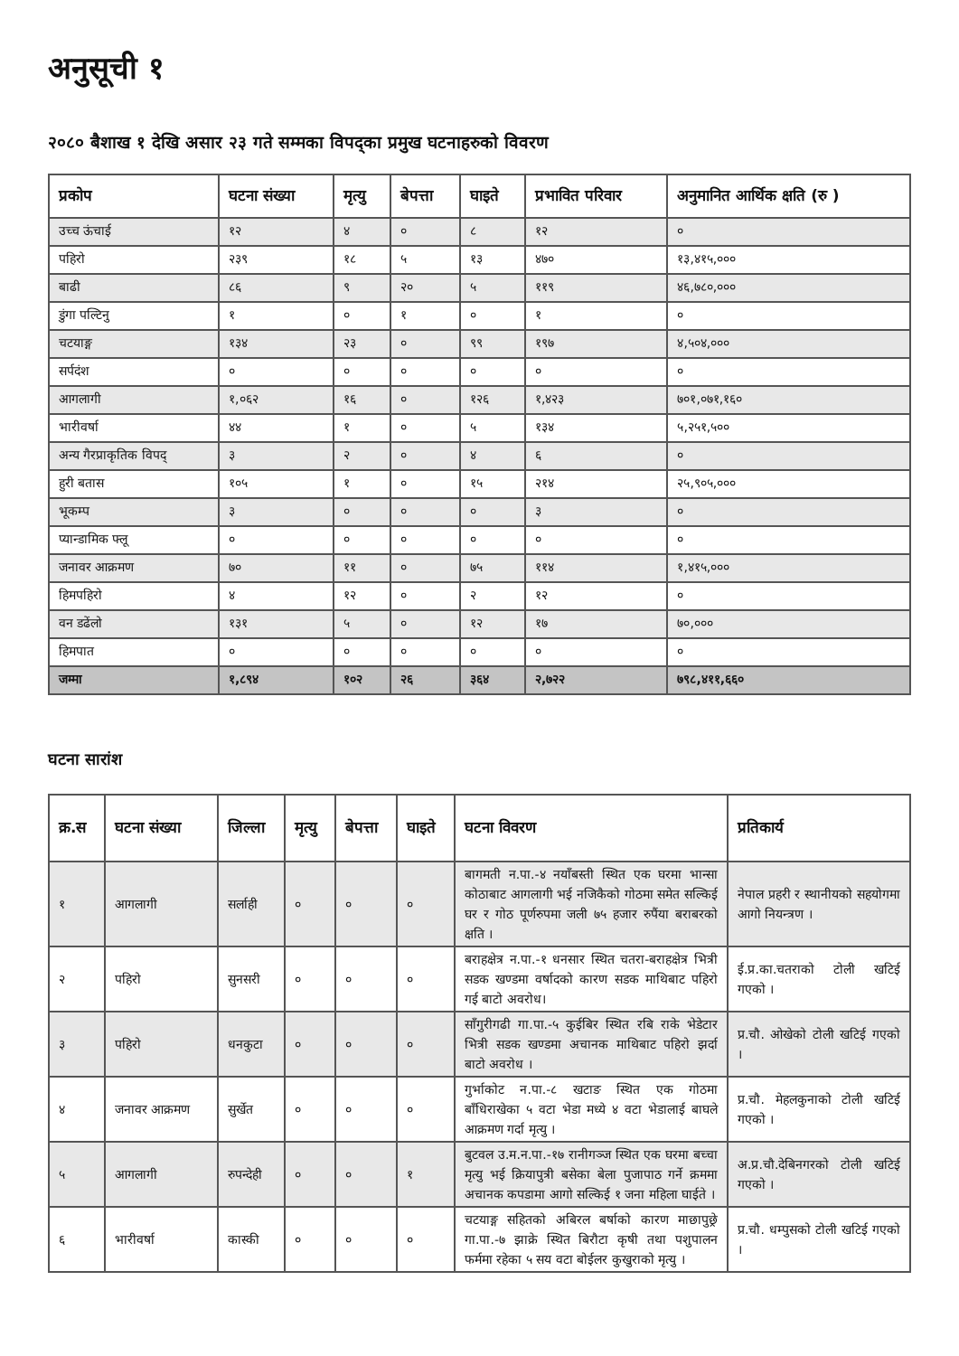अनुसूची १
२०८० बैशाख १ देखि असार २३ गते सम्मका विपद्का प्रमुख घटनाहरुको विवरण
| प्रकोप | घटना संख्या | मृत्यु | बेपत्ता | घाइते | प्रभावित परिवार | अनुमानित आर्थिक क्षति (रु ) |
| --- | --- | --- | --- | --- | --- | --- |
| उच्च ऊंचाई | १२ | ४ | ० | ८ | १२ | ० |
| पहिरो | २३९ | १८ | ५ | १३ | ४७० | १३,४१५,००० |
| बाढी | ८६ | ९ | २० | ५ | ११९ | ४६,७८०,००० |
| डुंगा पल्टिनु | १ | ० | १ | ० | १ | ० |
| चटयाङ्ग | १३४ | २३ | ० | ९९ | १९७ | ४,५०४,००० |
| सर्पदंश | ० | ० | ० | ० | ० | ० |
| आगलागी | १,०६२ | १६ | ० | १२६ | १,४२३ | ७०१,०७१,१६० |
| भारीवर्षा | ४४ | १ | ० | ५ | १३४ | ५,२५१,५०० |
| अन्य गैरप्राकृतिक विपद् | ३ | २ | ० | ४ | ६ | ० |
| हुरी बतास | १०५ | १ | ० | १५ | २१४ | २५,९०५,००० |
| भूकम्प | ३ | ० | ० | ० | ३ | ० |
| प्यान्डामिक फ्लू | ० | ० | ० | ० | ० | ० |
| जनावर आक्रमण | ७० | ११ | ० | ७५ | ११४ | १,४१५,००० |
| हिमपहिरो | ४ | १२ | ० | २ | १२ | ० |
| वन डढेंलो | १३१ | ५ | ० | १२ | १७ | ७०,००० |
| हिमपात | ० | ० | ० | ० | ० | ० |
| जम्मा | १,८९४ | १०२ | २६ | ३६४ | २,७२२ | ७९८,४११,६६० |
घटना सारांश
| क्र.स | घटना संख्या | जिल्ला | मृत्यु | बेपत्ता | घाइते | घटना विवरण | प्रतिकार्य |
| --- | --- | --- | --- | --- | --- | --- | --- |
| १ | आगलागी | सर्लाही | ० | ० | ० | बागमती न.पा.-४ नयाँबस्ती स्थित एक घरमा भान्सा कोठाबाट आगलागी भई नजिकैको गोठमा समेत सल्किई घर र गोठ पूर्णरुपमा जली ७५ हजार रुपैंया बराबरको क्षति । | नेपाल प्रहरी र स्थानीयको सहयोगमा आगो नियन्त्रण । |
| २ | पहिरो | सुनसरी | ० | ० | ० | बराहक्षेत्र न.पा.-१ धनसार स्थित चतरा-बराहक्षेत्र भित्री सडक खण्डमा वर्षादको कारण सडक माथिबाट पहिरो गई बाटो अवरोध। | ई.प्र.का.चतराको टोली खटिई गएको । |
| ३ | पहिरो | धनकुटा | ० | ० | ० | साँगुरीगढी गा.पा.-५ कुईबिर स्थित रबि राके भेडेटार भित्री सडक खण्डमा अचानक माथिबाट पहिरो झर्दा बाटो अवरोध । | प्र.चौ. ओखेको टोली खटिई गएको । |
| ४ | जनावर आक्रमण | सुर्खेत | ० | ० | ० | गुर्भाकोट न.पा.-८ खटाङ स्थित एक गोठमा बाँधिराखेका ५ वटा भेडा मध्ये ४ वटा भेडालाई बाघले आक्रमण गर्दा मृत्यु । | प्र.चौ. मेहलकुनाको टोली खटिई गएको । |
| ५ | आगलागी | रुपन्देही | ० | ० | १ | बुटवल उ.म.न.पा.-१७ रानीगञ्ज स्थित एक घरमा बच्चा मृत्यु भई क्रियापुत्री बसेका बेला पुजापाठ गर्ने क्रममा अचानक कपडामा आगो सल्किई १ जना महिला घाईते । | अ.प्र.चौ.देबिनगरको टोली खटिई गएको । |
| ६ | भारीवर्षा | कास्की | ० | ० | ० | चटयाङ्ग सहितको अबिरल बर्षाको कारण माछापुछ्रे गा.पा.-७ झाक्रे स्थित बिरौटा कृषी तथा पशुपालन फर्ममा रहेका ५ सय वटा बोईलर कुखुराको मृत्यु । | प्र.चौ. धम्पुसको टोली खटिई गएको । |